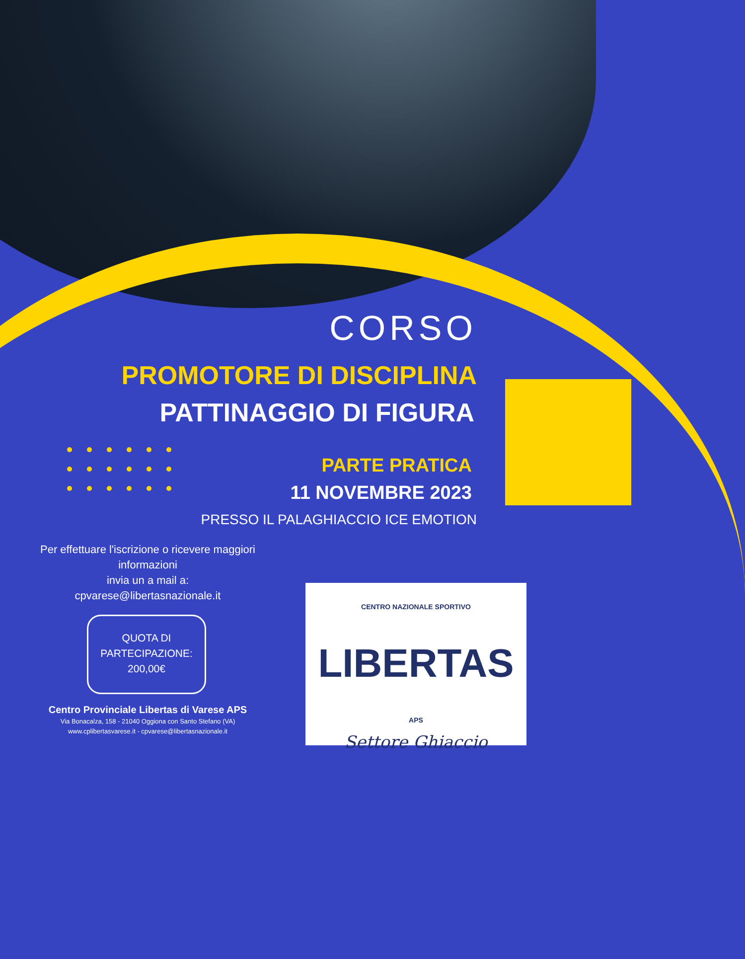CORSO
PROMOTORE DI DISCIPLINA
PATTINAGGIO DI FIGURA
PARTE PRATICA
11 NOVEMBRE 2023
PRESSO IL PALAGHIACCIO ICE EMOTION
Per effettuare l'iscrizione o ricevere maggiori informazioni
invia un a mail a:
cpvarese@libertasnazionale.it
QUOTA DI
PARTECIPAZIONE:
200,00€
Centro Provinciale Libertas di Varese APS
Via Bonacalza, 158 - 21040 Oggiona con Santo Stefano (VA)
www.cplibertasvarese.it - cpvarese@libertasnazionale.it
CENTRO NAZIONALE SPORTIVO
LIBERTAS APS
Settore Ghiaccio